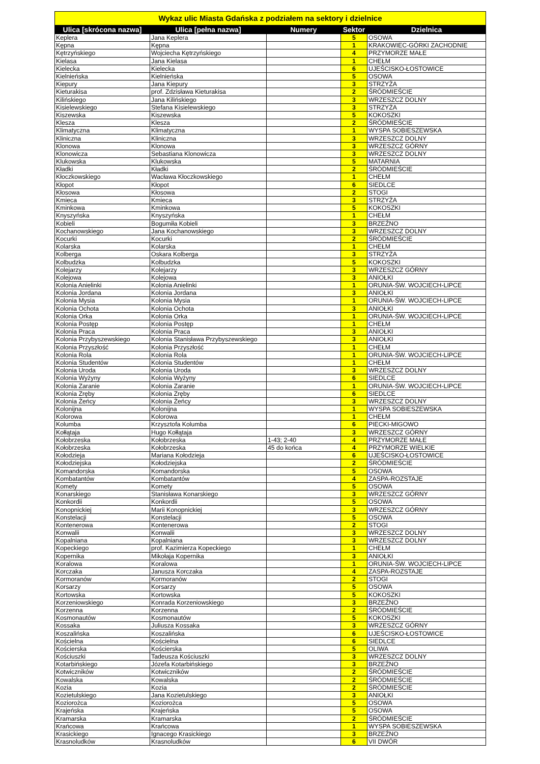| Wykaz ulic Miasta Gdańska z podziałem na sektory i dzielnice | | | | |
| --- | --- | --- | --- | --- |
| Ulica [skrócona nazwa] | Ulica [pełna nazwa] | Numery | Sektor | Dzielnica |
| Keplera | Jana Keplera | | 5 | OSOWA |
| Kępna | Kępna | | 1 | KRAKOWIEC-GÓRKI ZACHODNIE |
| Kętrzyńskiego | Wojciecha Kętrzyńskiego | | 4 | PRZYMORZE MAŁE |
| Kielasa | Jana Kielasa | | 1 | CHEŁM |
| Kielecka | Kielecka | | 6 | UJEŚCISKO-ŁOSTOWICE |
| Kielnieńska | Kielnieńska | | 5 | OSOWA |
| Kiepury | Jana Kiepury | | 3 | STRZYŻA |
| Kieturakisa | prof. Zdzisława Kieturakisa | | 2 | ŚRÓDMIEŚCIE |
| Kilińskiego | Jana Kilińskiego | | 3 | WRZESZCZ DOLNY |
| Kisielewskiego | Stefana Kisielewskiego | | 3 | STRZYŻA |
| Kiszewska | Kiszewska | | 5 | KOKOSZKI |
| Klesza | Klesza | | 2 | ŚRÓDMIEŚCIE |
| Klimatyczna | Klimatyczna | | 1 | WYSPA SOBIESZEWSKA |
| Kliniczna | Kliniczna | | 3 | WRZESZCZ DOLNY |
| Klonowa | Klonowa | | 3 | WRZESZCZ GÓRNY |
| Klonowicza | Sebastiana Klonowicza | | 3 | WRZESZCZ DOLNY |
| Klukowska | Klukowska | | 5 | MATARNIA |
| Kładki | Kładki | | 2 | ŚRÓDMIEŚCIE |
| Kłoczkowskiego | Wacława Kłoczkowskiego | | 1 | CHEŁM |
| Kłopot | Kłopot | | 6 | SIEDLCE |
| Kłosowa | Kłosowa | | 2 | STOGI |
| Kmieca | Kmieca | | 3 | STRZYŻA |
| Kminkowa | Kminkowa | | 5 | KOKOSZKI |
| Knyszyńska | Knyszyńska | | 1 | CHEŁM |
| Kobieli | Bogumiła Kobieli | | 3 | BRZEŹNO |
| Kochanowskiego | Jana Kochanowskiego | | 3 | WRZESZCZ DOLNY |
| Kocurki | Kocurki | | 2 | ŚRÓDMIEŚCIE |
| Kolarska | Kolarska | | 1 | CHEŁM |
| Kolberga | Oskara Kolberga | | 3 | STRZYŻA |
| Kolbudzka | Kolbudzka | | 5 | KOKOSZKI |
| Kolejarzy | Kolejarzy | | 3 | WRZESZCZ GÓRNY |
| Kolejowa | Kolejowa | | 3 | ANIOŁKI |
| Kolonia Anielinki | Kolonia Anielinki | | 1 | ORUNIA-ŚW. WOJCIECH-LIPCE |
| Kolonia Jordana | Kolonia Jordana | | 3 | ANIOŁKI |
| Kolonia Mysia | Kolonia Mysia | | 1 | ORUNIA-ŚW. WOJCIECH-LIPCE |
| Kolonia Ochota | Kolonia Ochota | | 3 | ANIOŁKI |
| Kolonia Orka | Kolonia Orka | | 1 | ORUNIA-ŚW. WOJCIECH-LIPCE |
| Kolonia Postęp | Kolonia Postęp | | 1 | CHEŁM |
| Kolonia Praca | Kolonia Praca | | 3 | ANIOŁKI |
| Kolonia Przybyszewskiego | Kolonia Stanisława Przybyszewskiego | | 3 | ANIOŁKI |
| Kolonia Przyszłość | Kolonia Przyszłość | | 1 | CHEŁM |
| Kolonia Rola | Kolonia Rola | | 1 | ORUNIA-ŚW. WOJCIECH-LIPCE |
| Kolonia Studentów | Kolonia Studentów | | 1 | CHEŁM |
| Kolonia Uroda | Kolonia Uroda | | 3 | WRZESZCZ DOLNY |
| Kolonia Wyżyny | Kolonia Wyżyny | | 6 | SIEDLCE |
| Kolonia Zaranie | Kolonia Zaranie | | 1 | ORUNIA-ŚW. WOJCIECH-LIPCE |
| Kolonia Zręby | Kolonia Zręby | | 6 | SIEDLCE |
| Kolonia Żeńcy | Kolonia Żeńcy | | 3 | WRZESZCZ DOLNY |
| Kolonijna | Kolonijna | | 1 | WYSPA SOBIESZEWSKA |
| Kolorowa | Kolorowa | | 1 | CHEŁM |
| Kolumba | Krzysztofa Kolumba | | 6 | PIECKI-MIGOWO |
| Kołłątaja | Hugo Kołłątaja | | 3 | WRZESZCZ GÓRNY |
| Kołobrzeska | Kołobrzeska | 1-43; 2-40 | 4 | PRZYMORZE MAŁE |
| Kołobrzeska | Kołobrzeska | 45 do końca | 4 | PRZYMORZE WIELKIE |
| Kołodzieja | Mariana Kołodzieja | | 6 | UJEŚCISKO-ŁOSTOWICE |
| Kołodziejska | Kołodziejska | | 2 | ŚRÓDMIEŚCIE |
| Komandorska | Komandorska | | 5 | OSOWA |
| Kombatantów | Kombatantów | | 4 | ZASPA-ROZSTAJE |
| Komety | Komety | | 5 | OSOWA |
| Konarskiego | Stanisława Konarskiego | | 3 | WRZESZCZ GÓRNY |
| Konkordii | Konkordii | | 5 | OSOWA |
| Konopnickiej | Marii Konopnickiej | | 3 | WRZESZCZ GÓRNY |
| Konstelacji | Konstelacji | | 5 | OSOWA |
| Kontenerowa | Kontenerowa | | 2 | STOGI |
| Konwalii | Konwalii | | 3 | WRZESZCZ DOLNY |
| Kopalniana | Kopalniana | | 3 | WRZESZCZ DOLNY |
| Kopeckiego | prof. Kazimierza Kopeckiego | | 1 | CHEŁM |
| Kopernika | Mikołaja Kopernika | | 3 | ANIOŁKI |
| Koralowa | Koralowa | | 1 | ORUNIA-ŚW. WOJCIECH-LIPCE |
| Korczaka | Janusza Korczaka | | 4 | ZASPA-ROZSTAJE |
| Kormoranów | Kormoranów | | 2 | STOGI |
| Korsarzy | Korsarzy | | 5 | OSOWA |
| Kortowska | Kortowska | | 5 | KOKOSZKI |
| Korzeniowskiego | Konrada Korzeniowskiego | | 3 | BRZEŹNO |
| Korzenna | Korzenna | | 2 | ŚRÓDMIEŚCIE |
| Kosmonautów | Kosmonautów | | 5 | KOKOSZKI |
| Kossaka | Juliusza Kossaka | | 3 | WRZESZCZ GÓRNY |
| Koszalińska | Koszalińska | | 6 | UJEŚCISKO-ŁOSTOWICE |
| Kościelna | Kościelna | | 6 | SIEDLCE |
| Kościerska | Kościerska | | 5 | OLIWA |
| Kościuszki | Tadeusza Kościuszki | | 3 | WRZESZCZ DOLNY |
| Kotarbińskiego | Józefa Kotarbińskiego | | 3 | BRZEŹNO |
| Kotwiczników | Kotwiczników | | 2 | ŚRÓDMIEŚCIE |
| Kowalska | Kowalska | | 2 | ŚRÓDMIEŚCIE |
| Kozia | Kozia | | 2 | ŚRÓDMIEŚCIE |
| Kozietulskiego | Jana Kozietulskiego | | 3 | ANIOŁKI |
| Koziorożca | Koziorożca | | 5 | OSOWA |
| Krajeńska | Krajeńska | | 5 | OSOWA |
| Kramarska | Kramarska | | 2 | ŚRÓDMIEŚCIE |
| Krańcowa | Krańcowa | | 1 | WYSPA SOBIESZEWSKA |
| Krasickiego | Ignacego Krasickiego | | 3 | BRZEŹNO |
| Krasnoludków | Krasnoludków | | 6 | VII DWÓR |